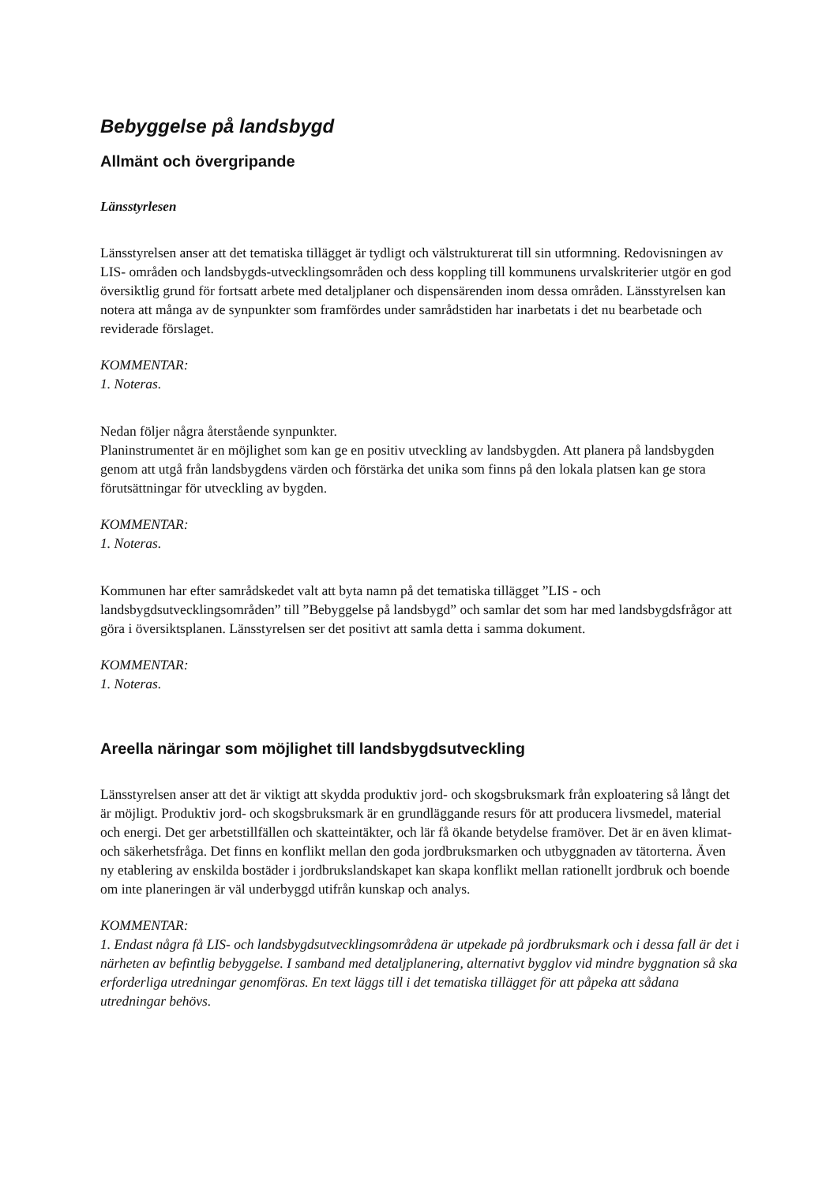Bebyggelse på landsbygd
Allmänt och övergripande
Länsstyrlesen
Länsstyrelsen anser att det tematiska tillägget är tydligt och välstrukturerat till sin utformning. Redovisningen av LIS- områden och landsbygds-utvecklingsområden och dess koppling till kommunens urvalskriterier utgör en god översiktlig grund för fortsatt arbete med detaljplaner och dispensärenden inom dessa områden. Länsstyrelsen kan notera att många av de synpunkter som framfördes under samrådstiden har inarbetats i det nu bearbetade och reviderade förslaget.
KOMMENTAR:
1. Noteras.
Nedan följer några återstående synpunkter.
Planinstrumentet är en möjlighet som kan ge en positiv utveckling av landsbygden. Att planera på landsbygden genom att utgå från landsbygdens värden och förstärka det unika som finns på den lokala platsen kan ge stora förutsättningar för utveckling av bygden.
KOMMENTAR:
1. Noteras.
Kommunen har efter samrådskedet valt att byta namn på det tematiska tillägget ”LIS - och landsbygdsutvecklingsområden” till ”Bebyggelse på landsbygd” och samlar det som har med landsbygdsfrågor att göra i översiktsplanen. Länsstyrelsen ser det positivt att samla detta i samma dokument.
KOMMENTAR:
1. Noteras.
Areella näringar som möjlighet till landsbygdsutveckling
Länsstyrelsen anser att det är viktigt att skydda produktiv jord- och skogsbruksmark från exploatering så långt det är möjligt. Produktiv jord- och skogsbruksmark är en grundläggande resurs för att producera livsmedel, material och energi. Det ger arbetstillfällen och skatteintäkter, och lär få ökande betydelse framöver. Det är en även klimat- och säkerhetsfråga. Det finns en konflikt mellan den goda jordbruksmarken och utbyggnaden av tätorterna. Även ny etablering av enskilda bostäder i jordbrukslandskapet kan skapa konflikt mellan rationellt jordbruk och boende om inte planeringen är väl underbyggd utifrån kunskap och analys.
KOMMENTAR:
1. Endast några få LIS- och landsbygdsutvecklingsområdena är utpekade på jordbruksmark och i dessa fall är det i närheten av befintlig bebyggelse. I samband med detaljplanering, alternativt bygglov vid mindre byggnation så ska erforderliga utredningar genomföras. En text läggs till i det tematiska tillägget för att påpeka att sådana utredningar behövs.